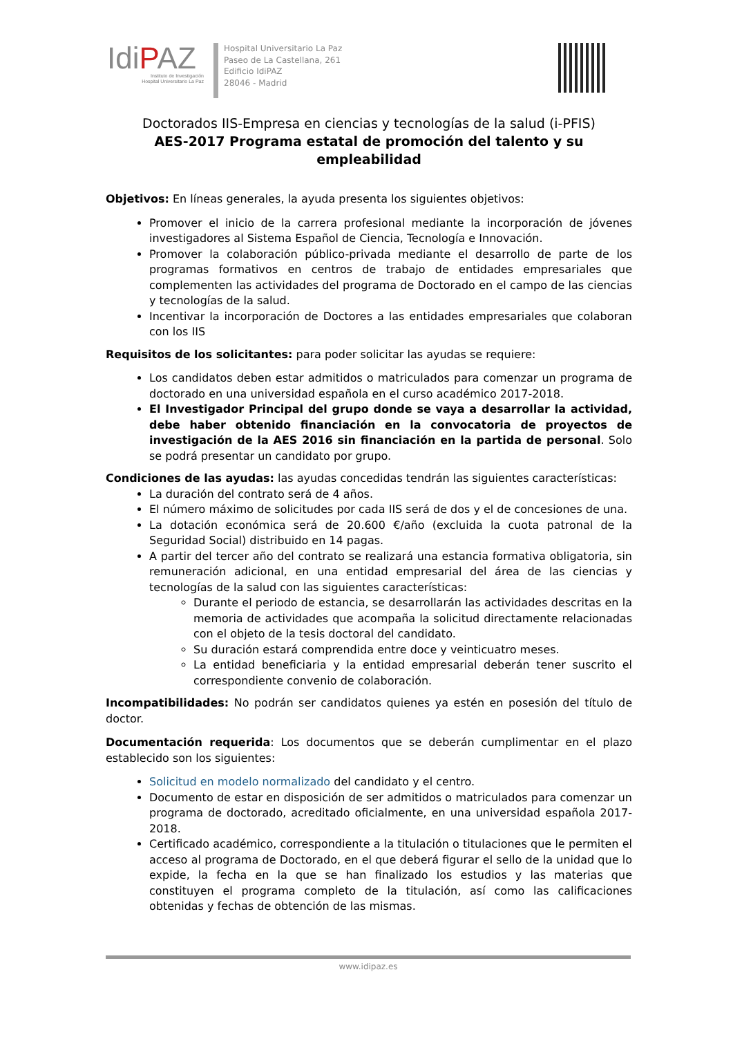IdiPAZ
Instituto de Investigación
Hospital Universitario La Paz
Hospital Universitario La Paz
Paseo de La Castellana, 261
Edificio IdiPAZ
28046 - Madrid
Doctorados IIS-Empresa en ciencias y tecnologías de la salud (i-PFIS)
AES-2017 Programa estatal de promoción del talento y su empleabilidad
Objetivos: En líneas generales, la ayuda presenta los siguientes objetivos:
Promover el inicio de la carrera profesional mediante la incorporación de jóvenes investigadores al Sistema Español de Ciencia, Tecnología e Innovación.
Promover la colaboración público-privada mediante el desarrollo de parte de los programas formativos en centros de trabajo de entidades empresariales que complementen las actividades del programa de Doctorado en el campo de las ciencias y tecnologías de la salud.
Incentivar la incorporación de Doctores a las entidades empresariales que colaboran con los IIS
Requisitos de los solicitantes: para poder solicitar las ayudas se requiere:
Los candidatos deben estar admitidos o matriculados para comenzar un programa de doctorado en una universidad española en el curso académico 2017-2018.
El Investigador Principal del grupo donde se vaya a desarrollar la actividad, debe haber obtenido financiación en la convocatoria de proyectos de investigación de la AES 2016 sin financiación en la partida de personal. Solo se podrá presentar un candidato por grupo.
Condiciones de las ayudas: las ayudas concedidas tendrán las siguientes características:
La duración del contrato será de 4 años.
El número máximo de solicitudes por cada IIS será de dos y el de concesiones de una.
La dotación económica será de 20.600 €/año (excluida la cuota patronal de la Seguridad Social) distribuido en 14 pagas.
A partir del tercer año del contrato se realizará una estancia formativa obligatoria, sin remuneración adicional, en una entidad empresarial del área de las ciencias y tecnologías de la salud con las siguientes características:
Durante el periodo de estancia, se desarrollarán las actividades descritas en la memoria de actividades que acompaña la solicitud directamente relacionadas con el objeto de la tesis doctoral del candidato.
Su duración estará comprendida entre doce y veinticuatro meses.
La entidad beneficiaria y la entidad empresarial deberán tener suscrito el correspondiente convenio de colaboración.
Incompatibilidades: No podrán ser candidatos quienes ya estén en posesión del título de doctor.
Documentación requerida: Los documentos que se deberán cumplimentar en el plazo establecido son los siguientes:
Solicitud en modelo normalizado del candidato y el centro.
Documento de estar en disposición de ser admitidos o matriculados para comenzar un programa de doctorado, acreditado oficialmente, en una universidad española 2017-2018.
Certificado académico, correspondiente a la titulación o titulaciones que le permiten el acceso al programa de Doctorado, en el que deberá figurar el sello de la unidad que lo expide, la fecha en la que se han finalizado los estudios y las materias que constituyen el programa completo de la titulación, así como las calificaciones obtenidas y fechas de obtención de las mismas.
www.idipaz.es